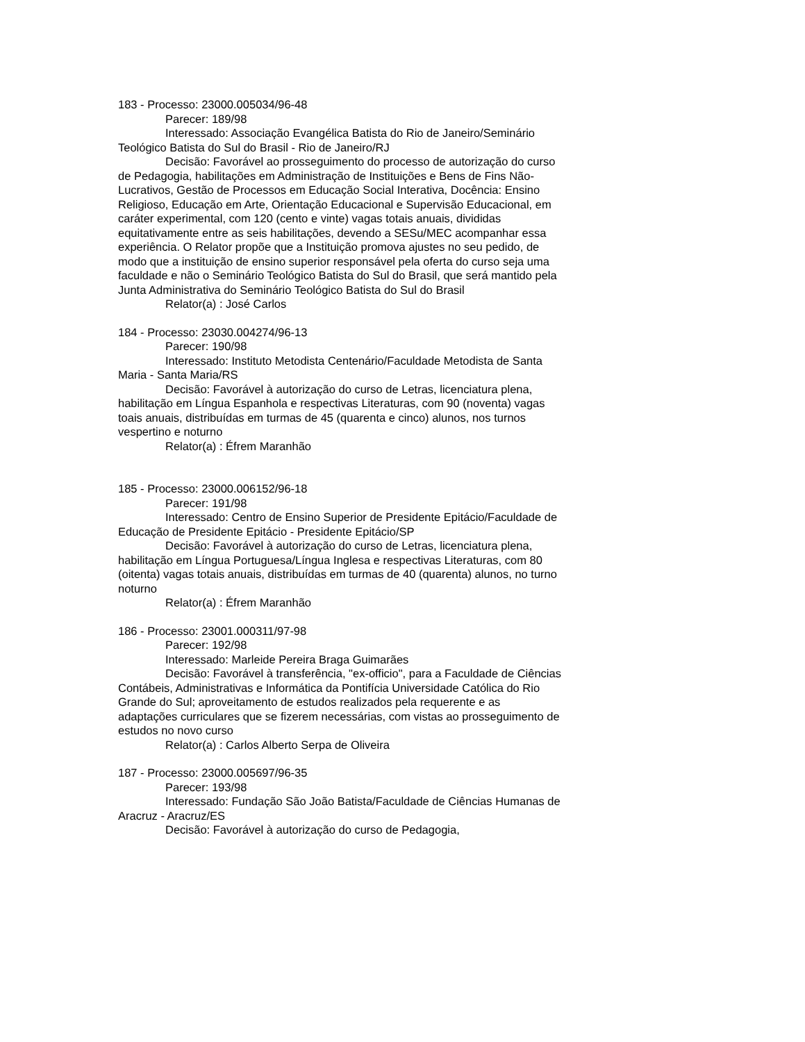183 - Processo: 23000.005034/96-48
Parecer: 189/98
Interessado: Associação Evangélica Batista do Rio de Janeiro/Seminário Teológico Batista do Sul do Brasil - Rio de Janeiro/RJ
Decisão: Favorável ao prosseguimento do processo de autorização do curso de Pedagogia, habilitações em Administração de Instituições e Bens de Fins Não-Lucrativos, Gestão de Processos em Educação Social Interativa, Docência: Ensino Religioso, Educação em Arte, Orientação Educacional e Supervisão Educacional, em caráter experimental, com 120 (cento e vinte) vagas totais anuais, divididas equitativamente entre as seis habilitações, devendo a SESu/MEC acompanhar essa experiência. O Relator propõe que a Instituição promova ajustes no seu pedido, de modo que a instituição de ensino superior responsável pela oferta do curso seja uma faculdade e não o Seminário Teológico Batista do Sul do Brasil, que será mantido pela Junta Administrativa do Seminário Teológico Batista do Sul do Brasil
Relator(a) : José Carlos
184 - Processo: 23030.004274/96-13
Parecer: 190/98
Interessado: Instituto Metodista Centenário/Faculdade Metodista de Santa Maria - Santa Maria/RS
Decisão: Favorável à autorização do curso de Letras, licenciatura plena, habilitação em Língua Espanhola e respectivas Literaturas, com 90 (noventa) vagas toais anuais, distribuídas em turmas de 45 (quarenta e cinco) alunos, nos turnos vespertino e noturno
Relator(a) : Éfrem Maranhão
185 - Processo: 23000.006152/96-18
Parecer: 191/98
Interessado: Centro de Ensino Superior de Presidente Epitácio/Faculdade de Educação de Presidente Epitácio - Presidente Epitácio/SP
Decisão: Favorável à autorização do curso de Letras, licenciatura plena, habilitação em Língua Portuguesa/Língua Inglesa e respectivas Literaturas, com 80 (oitenta) vagas totais anuais, distribuídas em turmas de 40 (quarenta) alunos, no turno noturno
Relator(a) : Éfrem Maranhão
186 - Processo: 23001.000311/97-98
Parecer: 192/98
Interessado: Marleide Pereira Braga Guimarães
Decisão: Favorável à transferência, "ex-officio", para a Faculdade de Ciências Contábeis, Administrativas e Informática da Pontifícia Universidade Católica do Rio Grande do Sul; aproveitamento de estudos realizados pela requerente e as adaptações curriculares que se fizerem necessárias, com vistas ao prosseguimento de estudos no novo curso
Relator(a) : Carlos Alberto Serpa de Oliveira
187 - Processo: 23000.005697/96-35
Parecer: 193/98
Interessado: Fundação São João Batista/Faculdade de Ciências Humanas de Aracruz - Aracruz/ES
Decisão: Favorável à autorização do curso de Pedagogia,